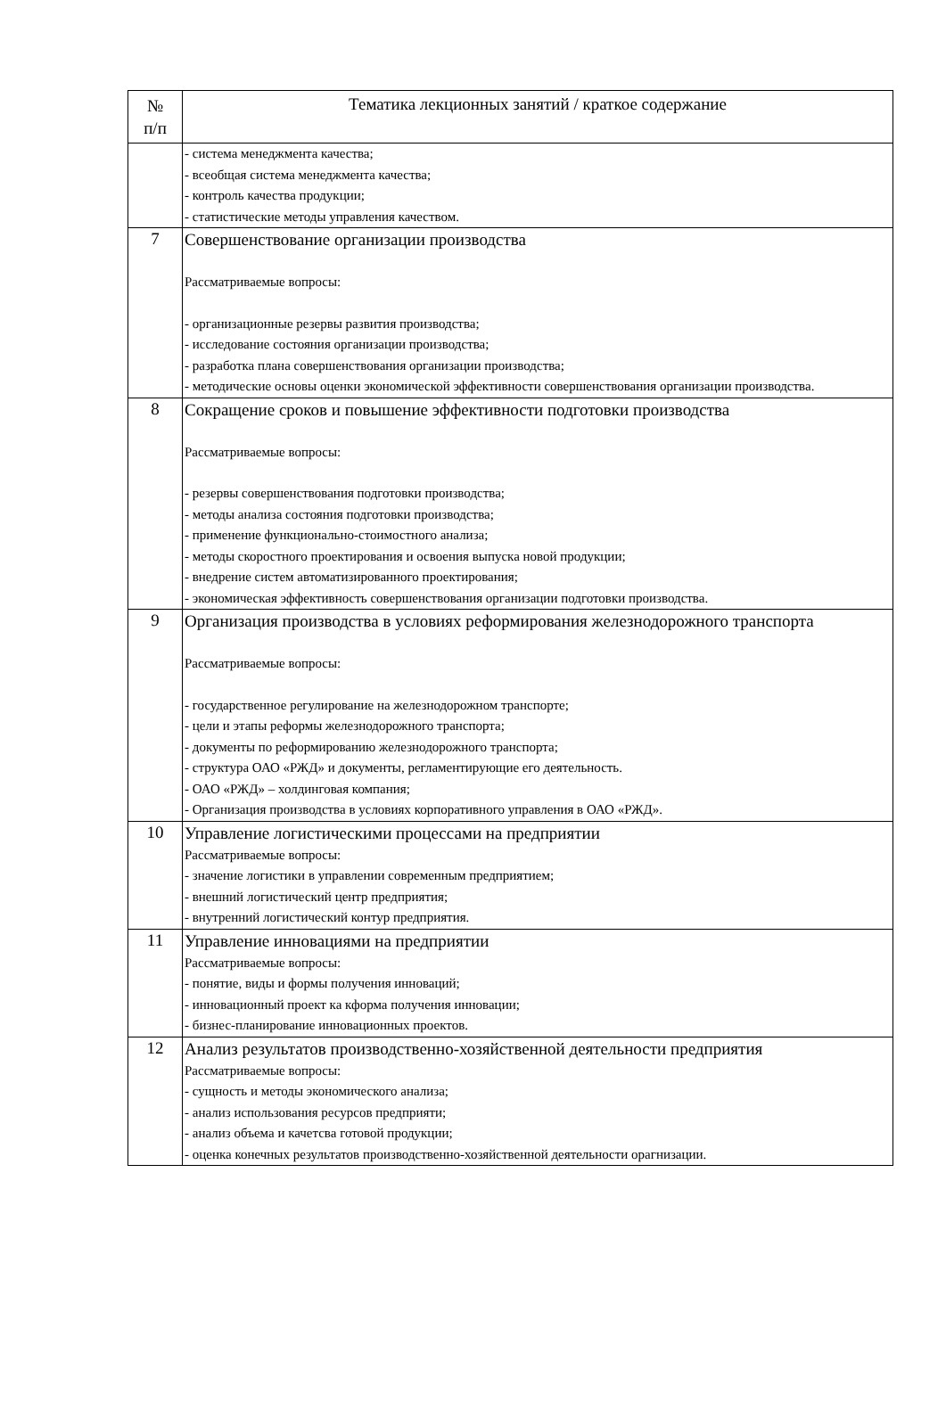| № п/п | Тематика лекционных занятий / краткое содержание |
| --- | --- |
| | - система менеджмента качества; - всеобщая система менеджмента качества; - контроль качества продукции; - статистические методы управления качеством. |
| 7 | Совершенствование организации производства Рассматриваемые вопросы: - организационные резервы развития производства; - исследование состояния организации производства; - разработка плана совершенствования организации производства; - методические основы оценки экономической эффективности совершенствования организации производства. |
| 8 | Сокращение сроков и повышение эффективности подготовки производства Рассматриваемые вопросы: - резервы совершенствования подготовки производства; - методы анализа состояния подготовки производства; - применение функционально-стоимостного анализа; - методы скоростного проектирования и освоения выпуска новой продукции; - внедрение систем автоматизированного проектирования; - экономическая эффективность совершенствования организации подготовки производства. |
| 9 | Организация производства в условиях реформирования железнодорожного транспорта Рассматриваемые вопросы: - государственное регулирование на железнодорожном транспорте; - цели и этапы реформы железнодорожного транспорта; - документы по реформированию железнодорожного транспорта; - структура ОАО «РЖД» и документы, регламентирующие его деятельность. - ОАО «РЖД» – холдинговая компания; - Организация производства в условиях корпоративного управления в ОАО «РЖД». |
| 10 | Управление логистическими процессами на предприятии Рассматриваемые вопросы: - значение логистики в управлении современным предприятием; - внешний логистический центр предприятия; - внутренний логистический контур предприятия. |
| 11 | Управление инновациями на предприятии Рассматриваемые вопросы: - понятие, виды и формы получения инноваций; - инновационный проект ка кформа получения инновации; - бизнес-планирование инновационных проектов. |
| 12 | Анализ результатов производственно-хозяйственной деятельности предприятия Рассматриваемые вопросы: - сущность и методы экономического анализа; - анализ использования ресурсов предприяти; - анализ объема и качетсва готовой продукции; - оценка конечных результатов производственно-хозяйственной деятельности орагнизации. |